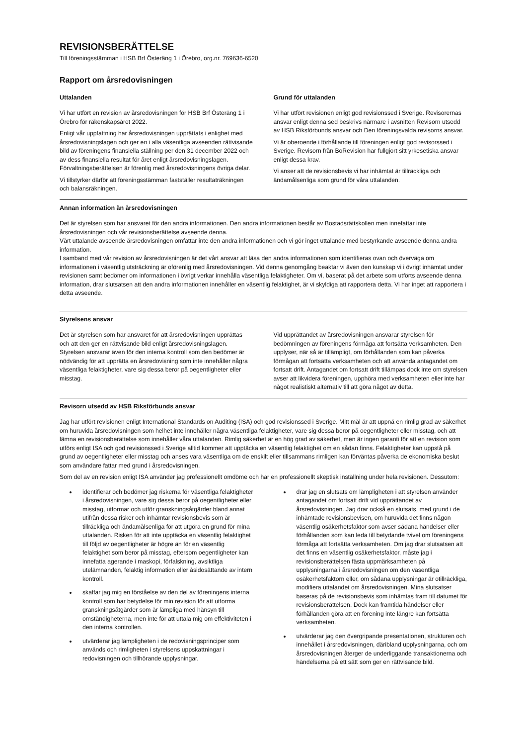REVISIONSBERÄTTELSE
Till föreningsstämman i HSB Brf Österäng 1 i Örebro, org.nr. 769636-6520
Rapport om årsredovisningen
Uttalanden
Vi har utfört en revision av årsredovisningen för HSB Brf Österäng 1 i Örebro för räkenskapsåret 2022.
Enligt vår uppfattning har årsredovisningen upprättats i enlighet med årsredovisningslagen och ger en i alla väsentliga avseenden rättvisande bild av föreningens finansiella ställning per den 31 december 2022 och av dess finansiella resultat för året enligt årsredovisningslagen. Förvaltningsberättelsen är förenlig med årsredovisningens övriga delar.
Vi tillstyrker därför att föreningsstämman fastställer resultaträkningen och balansräkningen.
Grund för uttalanden
Vi har utfört revisionen enligt god revisionssed i Sverige. Revisorernas ansvar enligt denna sed beskrivs närmare i avsnitten Revisorn utsedd av HSB Riksförbunds ansvar och Den föreningsvalda revisorns ansvar.
Vi är oberoende i förhållande till föreningen enligt god revisorssed i Sverige. Revisorn från BoRevision har fullgjort sitt yrkesetiska ansvar enligt dessa krav.
Vi anser att de revisionsbevis vi har inhämtat är tillräckliga och ändamålsenliga som grund för våra uttalanden.
Annan information än årsredovisningen
Det är styrelsen som har ansvaret för den andra informationen. Den andra informationen består av Bostadsrättskollen men innefattar inte årsredovisningen och vår revisionsberättelse avseende denna.
Vårt uttalande avseende årsredovisningen omfattar inte den andra informationen och vi gör inget uttalande med bestyrkande avseende denna andra information.
I samband med vår revision av årsredovisningen är det vårt ansvar att läsa den andra informationen som identifieras ovan och överväga om informationen i väsentlig utsträckning är oförenlig med årsredovisningen. Vid denna genomgång beaktar vi även den kunskap vi i övrigt inhämtat under revisionen samt bedömer om informationen i övrigt verkar innehålla väsentliga felaktigheter. Om vi, baserat på det arbete som utförts avseende denna information, drar slutsatsen att den andra informationen innehåller en väsentlig felaktighet, är vi skyldiga att rapportera detta. Vi har inget att rapportera i detta avseende.
Styrelsens ansvar
Det är styrelsen som har ansvaret för att årsredovisningen upprättas och att den ger en rättvisande bild enligt årsredovisningslagen. Styrelsen ansvarar även för den interna kontroll som den bedömer är nödvändig för att upprätta en årsredovisning som inte innehåller några väsentliga felaktigheter, vare sig dessa beror på oegentligheter eller misstag.
Vid upprättandet av årsredovisningen ansvarar styrelsen för bedömningen av föreningens förmåga att fortsätta verksamheten. Den upplyser, när så är tillämpligt, om förhållanden som kan påverka förmågan att fortsätta verksamheten och att använda antagandet om fortsatt drift. Antagandet om fortsatt drift tillämpas dock inte om styrelsen avser att likvidera föreningen, upphöra med verksamheten eller inte har något realistiskt alternativ till att göra något av detta.
Revisorn utsedd av HSB Riksförbunds ansvar
Jag har utfört revisionen enligt International Standards on Auditing (ISA) och god revisionssed i Sverige. Mitt mål är att uppnå en rimlig grad av säkerhet om huruvida årsredovisningen som helhet inte innehåller några väsentliga felaktigheter, vare sig dessa beror på oegentligheter eller misstag, och att lämna en revisionsberättelse som innehåller våra uttalanden. Rimlig säkerhet är en hög grad av säkerhet, men är ingen garanti för att en revision som utförs enligt ISA och god revisionssed i Sverige alltid kommer att upptäcka en väsentlig felaktighet om en sådan finns. Felaktigheter kan uppstå på grund av oegentligheter eller misstag och anses vara väsentliga om de enskilt eller tillsammans rimligen kan förväntas påverka de ekonomiska beslut som användare fattar med grund i årsredovisningen.
Som del av en revision enligt ISA använder jag professionellt omdöme och har en professionellt skeptisk inställning under hela revisionen. Dessutom:
identifierar och bedömer jag riskerna för väsentliga felaktigheter i årsredovisningen, vare sig dessa beror på oegentligheter eller misstag, utformar och utför granskningsåtgärder bland annat utifrån dessa risker och inhämtar revisionsbevis som är tillräckliga och ändamålsenliga för att utgöra en grund för mina uttalanden. Risken för att inte upptäcka en väsentlig felaktighet till följd av oegentligheter är högre än för en väsentlig felaktighet som beror på misstag, eftersom oegentligheter kan innefatta agerande i maskopi, förfalskning, avsiktliga utelämnanden, felaktig information eller åsidosättande av intern kontroll.
skaffar jag mig en förståelse av den del av föreningens interna kontroll som har betydelse för min revision för att utforma granskningsåtgärder som är lämpliga med hänsyn till omständigheterna, men inte för att uttala mig om effektiviteten i den interna kontrollen.
utvärderar jag lämpligheten i de redovisningsprinciper som används och rimligheten i styrelsens uppskattningar i redovisningen och tillhörande upplysningar.
drar jag en slutsats om lämpligheten i att styrelsen använder antagandet om fortsatt drift vid upprättandet av årsredovisningen. Jag drar också en slutsats, med grund i de inhämtade revisionsbevisen, om huruvida det finns någon väsentlig osäkerhetsfaktor som avser sådana händelser eller förhållanden som kan leda till betydande tvivel om föreningens förmåga att fortsätta verksamheten. Om jag drar slutsatsen att det finns en väsentlig osäkerhetsfaktor, måste jag i revisionsberättelsen fästa uppmärksamheten på upplysningarna i årsredovisningen om den väsentliga osäkerhetsfaktorn eller, om sådana upplysningar är otillräckliga, modifiera uttalandet om årsredovisningen. Mina slutsatser baseras på de revisionsbevis som inhämtas fram till datumet för revisionsberättelsen. Dock kan framtida händelser eller förhållanden göra att en förening inte längre kan fortsätta verksamheten.
utvärderar jag den övergripande presentationen, strukturen och innehållet i årsredovisningen, däribland upplysningarna, och om årsredovisningen återger de underliggande transaktionerna och händelserna på ett sätt som ger en rättvisande bild.